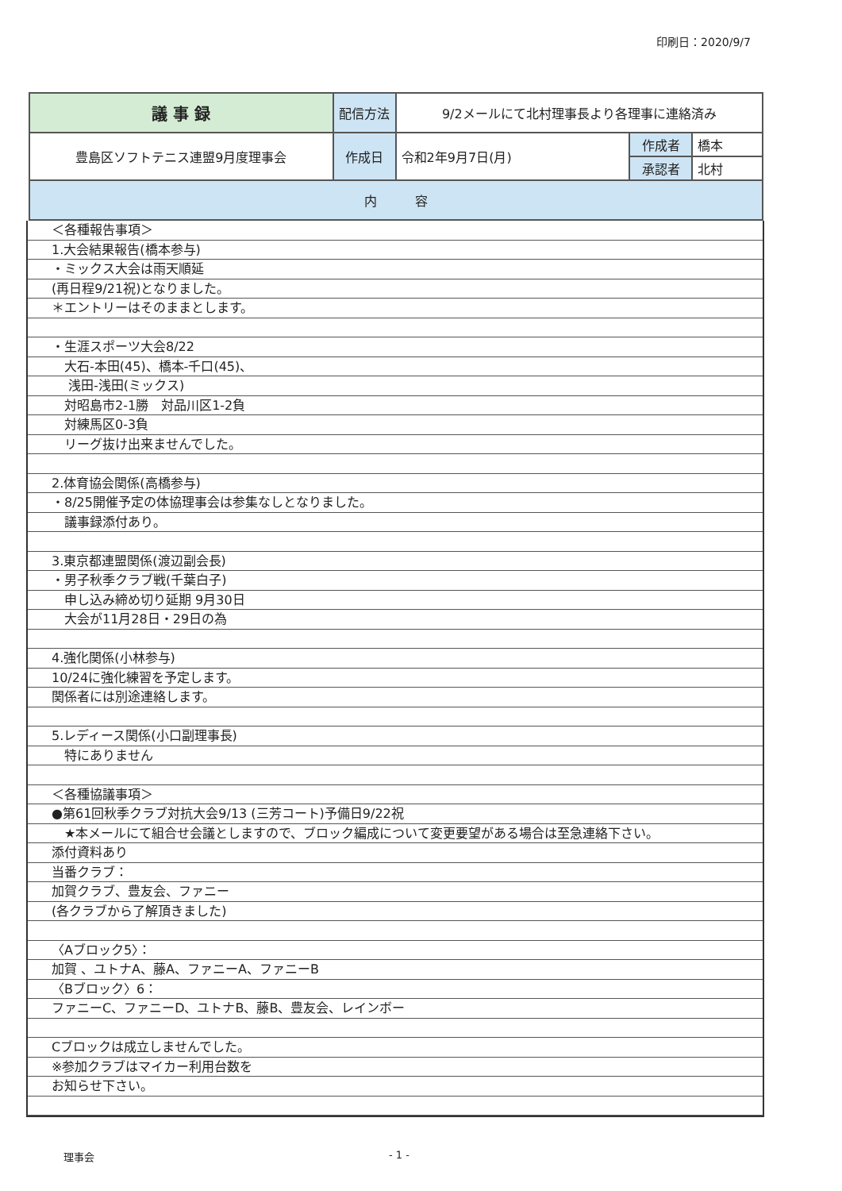印刷日：2020/9/7
| 議 事 録 | 配信方法 | 9/2メールにて北村理事長より各理事に連絡済み | | |
| 豊島区ソフトテニス連盟9月度理事会 | 作成日 | 令和2年9月7日(月) | 作成者 | 橋本 |
| | | | 承認者 | 北村 |
| 内 容 | | | | |
＜各種報告事項＞
1.大会結果報告(橋本参与)
・ミックス大会は雨天順延
(再日程9/21祝)となりました。
＊エントリーはそのままとします。
・生涯スポーツ大会8/22
　大石-本田(45)、橋本-千口(45)、
　 浅田-浅田(ミックス)
　対昭島市2-1勝　対品川区1-2負
　対練馬区0-3負
　リーグ抜け出来ませんでした。
2.体育協会関係(高橋参与)
・8/25開催予定の体協理事会は参集なしとなりました。
　議事録添付あり。
3.東京都連盟関係(渡辺副会長)
・男子秋季クラブ戦(千葉白子)
　申し込み締め切り延期 9月30日
　大会が11月28日・29日の為
4.強化関係(小林参与)
10/24に強化練習を予定します。
関係者には別途連絡します。
5.レディース関係(小口副理事長)
　特にありません
＜各種協議事項＞
●第61回秋季クラブ対抗大会9/13 (三芳コート)予備日9/22祝
　★本メールにて組合せ会議としますので、ブロック編成について変更要望がある場合は至急連絡下さい。
添付資料あり
当番クラブ：
加賀クラブ、豊友会、ファニー
(各クラブから了解頂きました)
〈Aブロック5〉：
加賀 、ユトナA、藤A、ファニーA、ファニーB
〈Bブロック〉6：
ファニーC、ファニーD、ユトナB、藤B、豊友会、レインボー
Cブロックは成立しませんでした。
※参加クラブはマイカー利用台数を
お知らせ下さい。
理事会 - 1 -